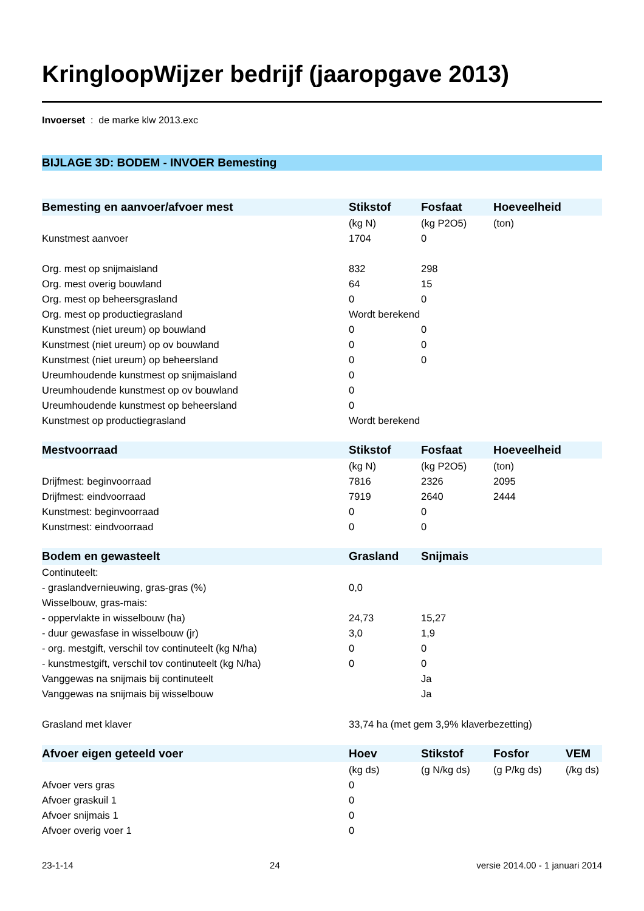KringloopWijzer bedrijf (jaaropgave 2013)
Invoerset : de marke klw 2013.exc
BIJLAGE 3D: BODEM - INVOER Bemesting
| Bemesting en aanvoer/afvoer mest | Stikstof | Fosfaat | Hoeveelheid | |
| --- | --- | --- | --- | --- |
| | (kg N) | (kg P2O5) | (ton) | |
| Kunstmest aanvoer | 1704 | 0 | | |
| Org. mest op snijmaisland | 832 | 298 | | |
| Org. mest overig bouwland | 64 | 15 | | |
| Org. mest op beheersgrasland | 0 | 0 | | |
| Org. mest op productiegrasland | Wordt berekend | | | |
| Kunstmest (niet ureum) op bouwland | 0 | 0 | | |
| Kunstmest (niet ureum) op ov bouwland | 0 | 0 | | |
| Kunstmest (niet ureum) op beheersland | 0 | 0 | | |
| Ureumhoudende kunstmest op snijmaisland | 0 | | | |
| Ureumhoudende kunstmest op ov bouwland | 0 | | | |
| Ureumhoudende kunstmest op beheersland | 0 | | | |
| Kunstmest op productiegrasland | Wordt berekend | | | |
| Mestvoorraad | Stikstof | Fosfaat | Hoeveelheid | |
| --- | --- | --- | --- | --- |
| | (kg N) | (kg P2O5) | (ton) | |
| Drijfmest: beginvoorraad | 7816 | 2326 | 2095 | |
| Drijfmest: eindvoorraad | 7919 | 2640 | 2444 | |
| Kunstmest: beginvoorraad | 0 | 0 | | |
| Kunstmest: eindvoorraad | 0 | 0 | | |
| Bodem en gewasteelt | Grasland | Snijmais | | |
| --- | --- | --- | --- | --- |
| Continuteelt: | | | | |
| - graslandvernieuwing, gras-gras (%) | 0,0 | | | |
| Wisselbouw, gras-mais: | | | | |
| - oppervlakte in wisselbouw (ha) | 24,73 | 15,27 | | |
| - duur gewasfase in wisselbouw (jr) | 3,0 | 1,9 | | |
| - org. mestgift, verschil tov continuteelt (kg N/ha) | 0 | 0 | | |
| - kunstmestgift, verschil tov continuteelt (kg N/ha) | 0 | 0 | | |
| Vanggewas na snijmais bij continuteelt | | Ja | | |
| Vanggewas na snijmais bij wisselbouw | | Ja | | |
| Grasland met klaver | 33,74 ha (met gem 3,9% klaverbezetting) | | | |
| Afvoer eigen geteeld voer | Hoev | Stikstof | Fosfor | VEM |
| --- | --- | --- | --- | --- |
| | (kg ds) | (g N/kg ds) | (g P/kg ds) | (/kg ds) |
| Afvoer vers gras | 0 | | | |
| Afvoer graskuil 1 | 0 | | | |
| Afvoer snijmais 1 | 0 | | | |
| Afvoer overig voer 1 | 0 | | | |
23-1-14 24 versie 2014.00 - 1 januari 2014